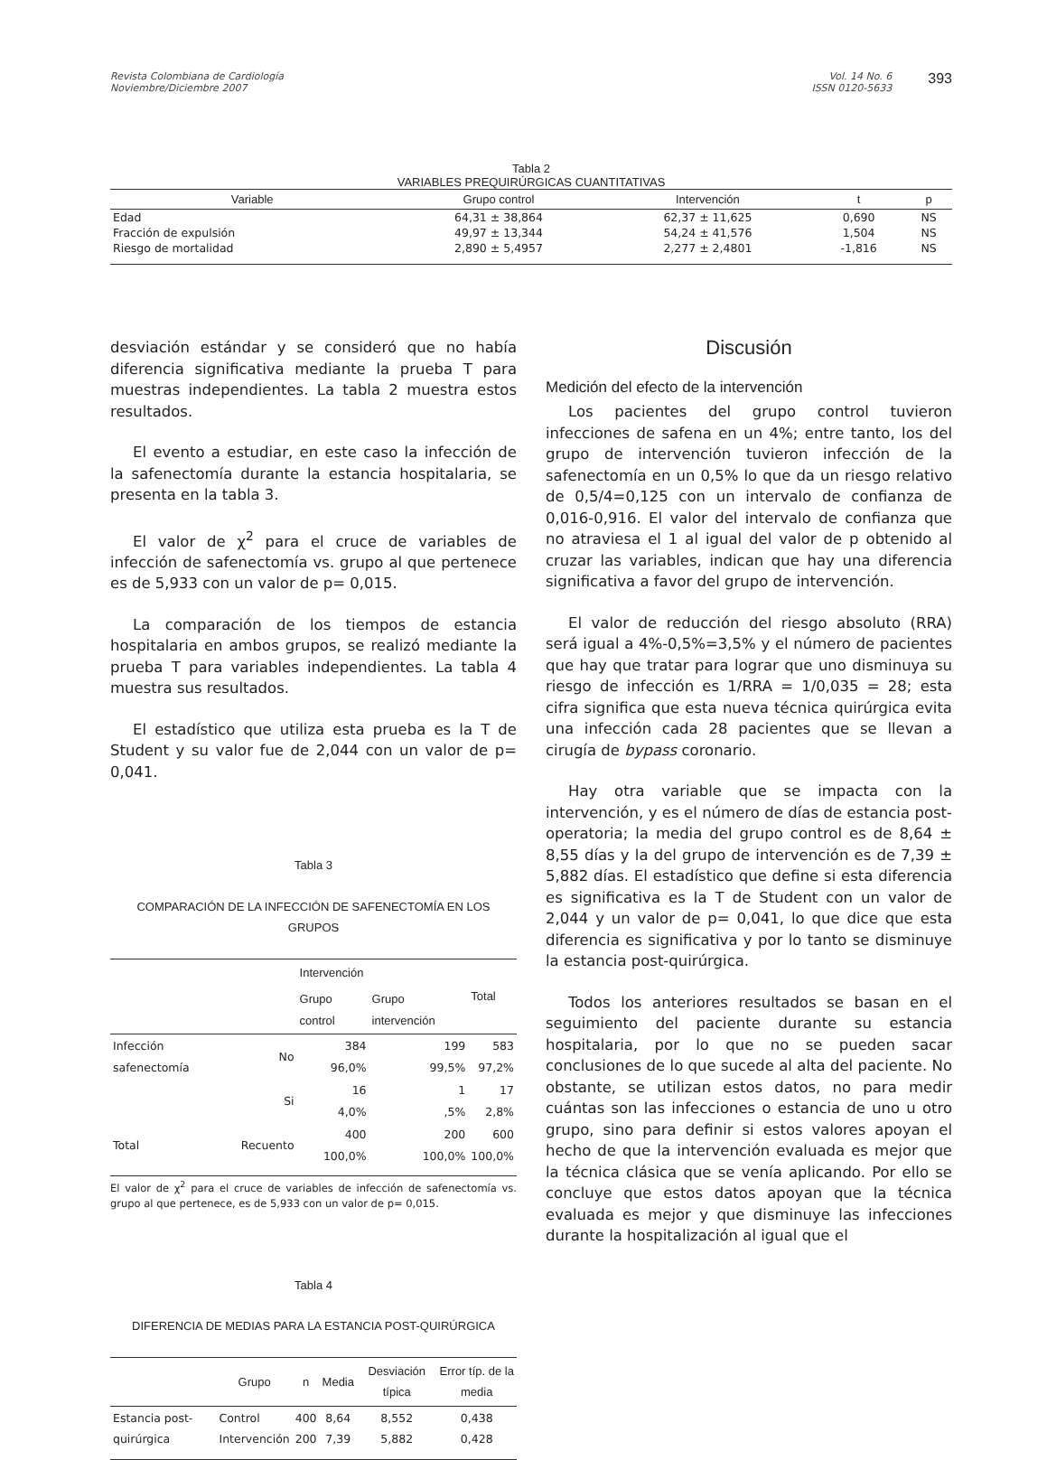Revista Colombiana de Cardiología
Noviembre/Diciembre 2007
Vol. 14 No. 6
ISSN 0120-5633
393
Tabla 2
VARIABLES PREQUIRÚRGICAS CUANTITATIVAS
| Variable | Grupo control | Intervención | t | p |
| --- | --- | --- | --- | --- |
| Edad | 64,31 ± 38,864 | 62,37 ± 11,625 | 0,690 | NS |
| Fracción de expulsión | 49,97 ± 13,344 | 54,24 ± 41,576 | 1,504 | NS |
| Riesgo de mortalidad | 2,890 ± 5,4957 | 2,277 ± 2,4801 | -1,816 | NS |
desviación estándar y se consideró que no había diferencia significativa mediante la prueba T para muestras independientes. La tabla 2 muestra estos resultados.
El evento a estudiar, en este caso la infección de la safenectomía durante la estancia hospitalaria, se presenta en la tabla 3.
El valor de χ<sup>2</sup> para el cruce de variables de infección de safenectomía vs. grupo al que pertenece es de 5,933 con un valor de p= 0,015.
La comparación de los tiempos de estancia hospitalaria en ambos grupos, se realizó mediante la prueba T para variables independientes. La tabla 4 muestra sus resultados.
El estadístico que utiliza esta prueba es la T de Student y su valor fue de 2,044 con un valor de p= 0,041.
Tabla 3
COMPARACIÓN DE LA INFECCIÓN DE SAFENECTOMÍA EN LOS GRUPOS
| | | Intervención | | Total |
| --- | --- | --- | --- | --- |
| | | Grupo control | Grupo intervención | |
| Infección safenectomía | No | 384 96,0% | 199 99,5% | 583 97,2% |
| | Si | 16 4,0% | 1 ,5% | 17 2,8% |
| Total | Recuento | 400 100,0% | 200 100,0% | 600 100,0% |
El valor de χ<sup>2</sup> para el cruce de variables de infección de safenectomía vs. grupo al que pertenece, es de 5,933 con un valor de p= 0,015.
Tabla 4
DIFERENCIA DE MEDIAS PARA LA ESTANCIA POST-QUIRÚRGICA
| | Grupo | n | Media | Desviación típica | Error típ. de la media |
| --- | --- | --- | --- | --- | --- |
| Estancia post-quirúrgica | Control Intervención | 400 200 | 8,64 7,39 | 8,552 5,882 | 0,438 0,428 |
Discusión
Medición del efecto de la intervención
Los pacientes del grupo control tuvieron infecciones de safena en un 4%; entre tanto, los del grupo de intervención tuvieron infección de la safenectomía en un 0,5% lo que da un riesgo relativo de 0,5/4=0,125 con un intervalo de confianza de 0,016-0,916. El valor del intervalo de confianza que no atraviesa el 1 al igual del valor de p obtenido al cruzar las variables, indican que hay una diferencia significativa a favor del grupo de intervención.
El valor de reducción del riesgo absoluto (RRA) será igual a 4%-0,5%=3,5% y el número de pacientes que hay que tratar para lograr que uno disminuya su riesgo de infección es 1/RRA = 1/0,035 = 28; esta cifra significa que esta nueva técnica quirúrgica evita una infección cada 28 pacientes que se llevan a cirugía de bypass coronario.
Hay otra variable que se impacta con la intervención, y es el número de días de estancia post-operatoria; la media del grupo control es de 8,64 ± 8,55 días y la del grupo de intervención es de 7,39 ± 5,882 días. El estadístico que define si esta diferencia es significativa es la T de Student con un valor de 2,044 y un valor de p= 0,041, lo que dice que esta diferencia es significativa y por lo tanto se disminuye la estancia post-quirúrgica.
Todos los anteriores resultados se basan en el seguimiento del paciente durante su estancia hospitalaria, por lo que no se pueden sacar conclusiones de lo que sucede al alta del paciente. No obstante, se utilizan estos datos, no para medir cuántas son las infecciones o estancia de uno u otro grupo, sino para definir si estos valores apoyan el hecho de que la intervención evaluada es mejor que la técnica clásica que se venía aplicando. Por ello se concluye que estos datos apoyan que la técnica evaluada es mejor y que disminuye las infecciones durante la hospitalización al igual que el